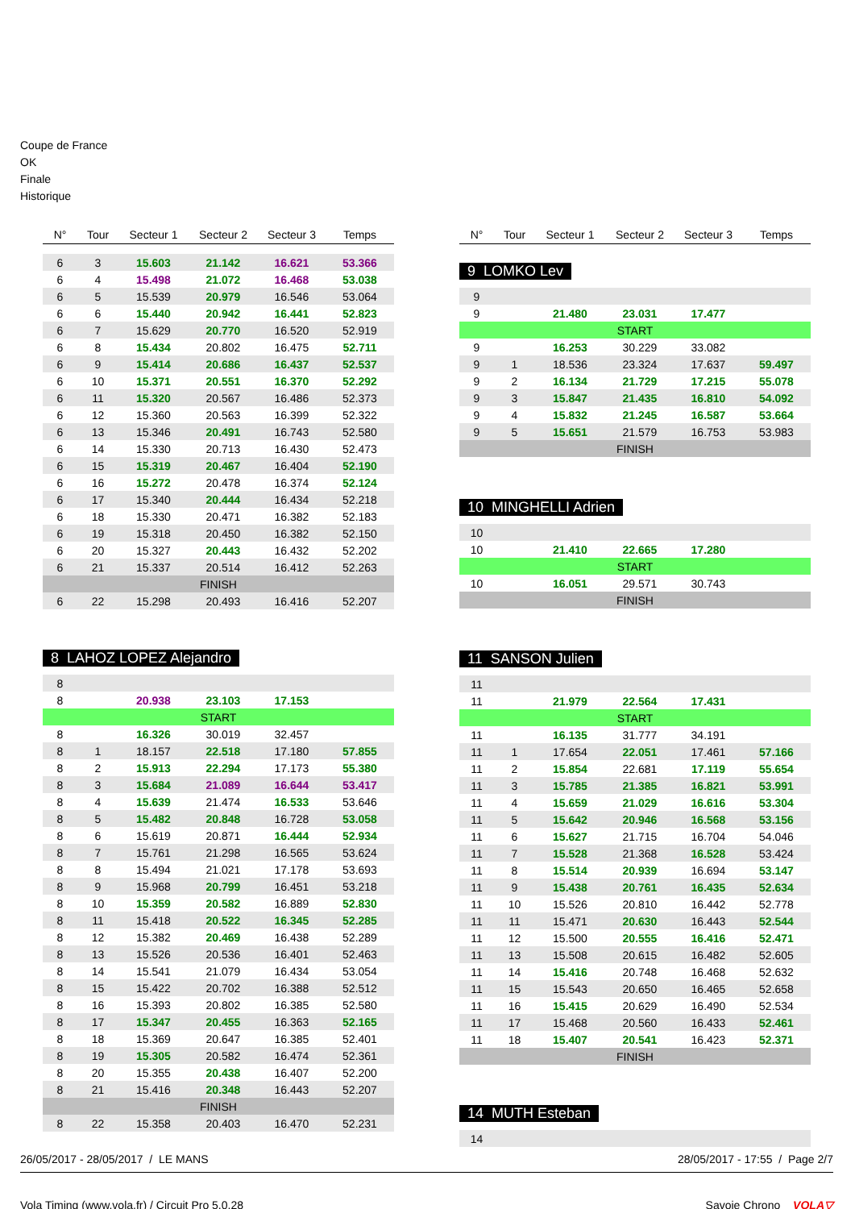Coupe de France
OK
Finale
Historique
| N° | Tour | Secteur 1 | Secteur 2 | Secteur 3 | Temps |
| --- | --- | --- | --- | --- | --- |
| 6 | 3 | 15.603 | 21.142 | 16.621 | 53.366 |
| 6 | 4 | 15.498 | 21.072 | 16.468 | 53.038 |
| 6 | 5 | 15.539 | 20.979 | 16.546 | 53.064 |
| 6 | 6 | 15.440 | 20.942 | 16.441 | 52.823 |
| 6 | 7 | 15.629 | 20.770 | 16.520 | 52.919 |
| 6 | 8 | 15.434 | 20.802 | 16.475 | 52.711 |
| 6 | 9 | 15.414 | 20.686 | 16.437 | 52.537 |
| 6 | 10 | 15.371 | 20.551 | 16.370 | 52.292 |
| 6 | 11 | 15.320 | 20.567 | 16.486 | 52.373 |
| 6 | 12 | 15.360 | 20.563 | 16.399 | 52.322 |
| 6 | 13 | 15.346 | 20.491 | 16.743 | 52.580 |
| 6 | 14 | 15.330 | 20.713 | 16.430 | 52.473 |
| 6 | 15 | 15.319 | 20.467 | 16.404 | 52.190 |
| 6 | 16 | 15.272 | 20.478 | 16.374 | 52.124 |
| 6 | 17 | 15.340 | 20.444 | 16.434 | 52.218 |
| 6 | 18 | 15.330 | 20.471 | 16.382 | 52.183 |
| 6 | 19 | 15.318 | 20.450 | 16.382 | 52.150 |
| 6 | 20 | 15.327 | 20.443 | 16.432 | 52.202 |
| 6 | 21 | 15.337 | 20.514 | 16.412 | 52.263 |
| FINISH | | | | | |
| 6 | 22 | 15.298 | 20.493 | 16.416 | 52.207 |
8 LAHOZ LOPEZ Alejandro
| 8 | | | | | |
| 8 | | 20.938 | 23.103 | 17.153 | |
| START | | | | | |
| 8 | | 16.326 | 30.019 | 32.457 | |
| 8 | 1 | 18.157 | 22.518 | 17.180 | 57.855 |
| 8 | 2 | 15.913 | 22.294 | 17.173 | 55.380 |
| 8 | 3 | 15.684 | 21.089 | 16.644 | 53.417 |
| 8 | 4 | 15.639 | 21.474 | 16.533 | 53.646 |
| 8 | 5 | 15.482 | 20.848 | 16.728 | 53.058 |
| 8 | 6 | 15.619 | 20.871 | 16.444 | 52.934 |
| 8 | 7 | 15.761 | 21.298 | 16.565 | 53.624 |
| 8 | 8 | 15.494 | 21.021 | 17.178 | 53.693 |
| 8 | 9 | 15.968 | 20.799 | 16.451 | 53.218 |
| 8 | 10 | 15.359 | 20.582 | 16.889 | 52.830 |
| 8 | 11 | 15.418 | 20.522 | 16.345 | 52.285 |
| 8 | 12 | 15.382 | 20.469 | 16.438 | 52.289 |
| 8 | 13 | 15.526 | 20.536 | 16.401 | 52.463 |
| 8 | 14 | 15.541 | 21.079 | 16.434 | 53.054 |
| 8 | 15 | 15.422 | 20.702 | 16.388 | 52.512 |
| 8 | 16 | 15.393 | 20.802 | 16.385 | 52.580 |
| 8 | 17 | 15.347 | 20.455 | 16.363 | 52.165 |
| 8 | 18 | 15.369 | 20.647 | 16.385 | 52.401 |
| 8 | 19 | 15.305 | 20.582 | 16.474 | 52.361 |
| 8 | 20 | 15.355 | 20.438 | 16.407 | 52.200 |
| 8 | 21 | 15.416 | 20.348 | 16.443 | 52.207 |
| FINISH | | | | | |
| 8 | 22 | 15.358 | 20.403 | 16.470 | 52.231 |
| N° | Tour | Secteur 1 | Secteur 2 | Secteur 3 | Temps |
| --- | --- | --- | --- | --- | --- |
9 LOMKO Lev
| 9 | | | | | |
| 9 | | 21.480 | 23.031 | 17.477 | |
| START | | | | | |
| 9 | | 16.253 | 30.229 | 33.082 | |
| 9 | 1 | 18.536 | 23.324 | 17.637 | 59.497 |
| 9 | 2 | 16.134 | 21.729 | 17.215 | 55.078 |
| 9 | 3 | 15.847 | 21.435 | 16.810 | 54.092 |
| 9 | 4 | 15.832 | 21.245 | 16.587 | 53.664 |
| 9 | 5 | 15.651 | 21.579 | 16.753 | 53.983 |
| FINISH | | | | | |
10 MINGHELLI Adrien
| 10 | | | | | |
| 10 | | 21.410 | 22.665 | 17.280 | |
| START | | | | | |
| 10 | | 16.051 | 29.571 | 30.743 | |
| FINISH | | | | | |
11 SANSON Julien
| 11 | | | | | |
| 11 | | 21.979 | 22.564 | 17.431 | |
| START | | | | | |
| 11 | | 16.135 | 31.777 | 34.191 | |
| 11 | 1 | 17.654 | 22.051 | 17.461 | 57.166 |
| 11 | 2 | 15.854 | 22.681 | 17.119 | 55.654 |
| 11 | 3 | 15.785 | 21.385 | 16.821 | 53.991 |
| 11 | 4 | 15.659 | 21.029 | 16.616 | 53.304 |
| 11 | 5 | 15.642 | 20.946 | 16.568 | 53.156 |
| 11 | 6 | 15.627 | 21.715 | 16.704 | 54.046 |
| 11 | 7 | 15.528 | 21.368 | 16.528 | 53.424 |
| 11 | 8 | 15.514 | 20.939 | 16.694 | 53.147 |
| 11 | 9 | 15.438 | 20.761 | 16.435 | 52.634 |
| 11 | 10 | 15.526 | 20.810 | 16.442 | 52.778 |
| 11 | 11 | 15.471 | 20.630 | 16.443 | 52.544 |
| 11 | 12 | 15.500 | 20.555 | 16.416 | 52.471 |
| 11 | 13 | 15.508 | 20.615 | 16.482 | 52.605 |
| 11 | 14 | 15.416 | 20.748 | 16.468 | 52.632 |
| 11 | 15 | 15.543 | 20.650 | 16.465 | 52.658 |
| 11 | 16 | 15.415 | 20.629 | 16.490 | 52.534 |
| 11 | 17 | 15.468 | 20.560 | 16.433 | 52.461 |
| 11 | 18 | 15.407 | 20.541 | 16.423 | 52.371 |
| FINISH | | | | | |
14 MUTH Esteban
| 14 | | | | | |
26/05/2017 - 28/05/2017 / LE MANS 28/05/2017 - 17:55 / Page 2/7
Vola Timing (www.vola.fr) / Circuit Pro 5.0.28 Savoie Chrono VOLA▽